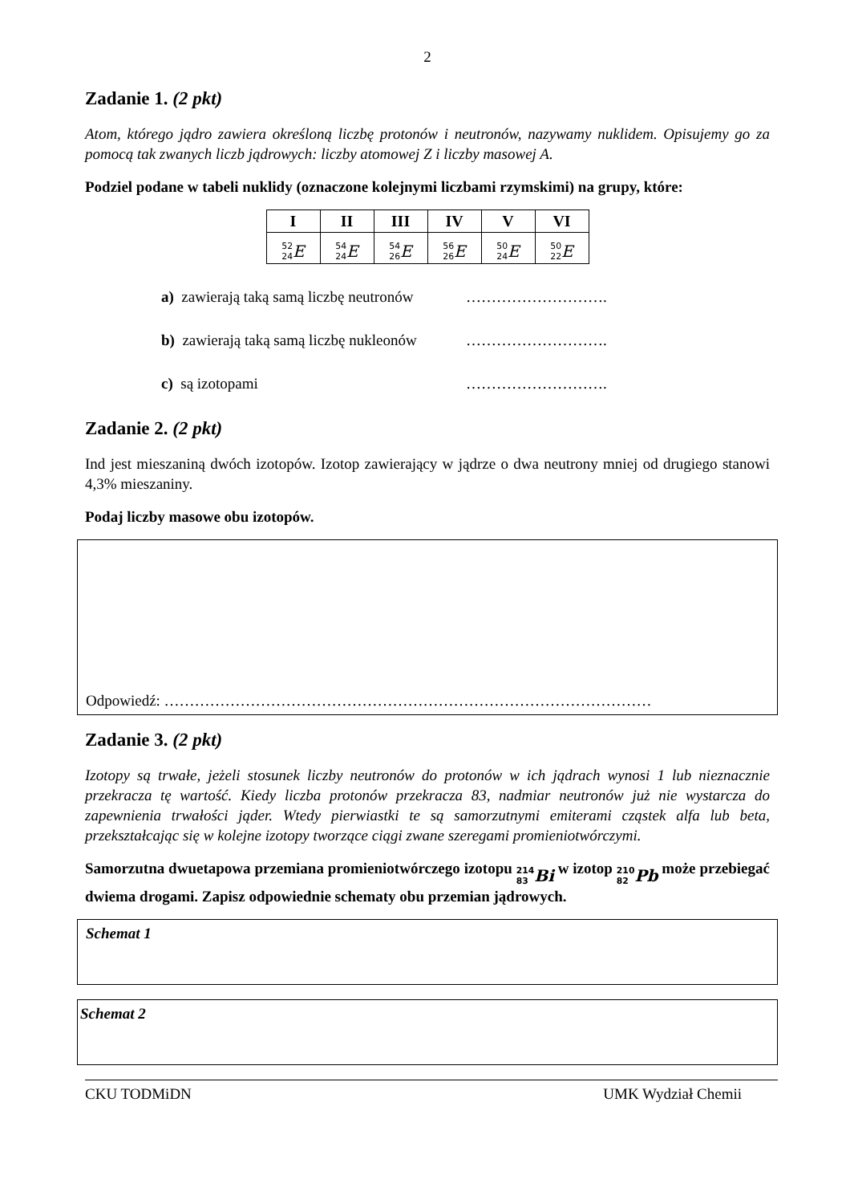2
Zadanie 1. (2 pkt)
Atom, którego jądro zawiera określoną liczbę protonów i neutronów, nazywamy nuklidem. Opisujemy go za pomocą tak zwanych liczb jądrowych: liczby atomowej Z i liczby masowej A.
Podziel podane w tabeli nuklidy (oznaczone kolejnymi liczbami rzymskimi) na grupy, które:
| I | II | III | IV | V | VI |
| --- | --- | --- | --- | --- | --- |
| <sup>52</sup> <sub>24</sub> E | <sup>54</sup> <sub>24</sub> E | <sup>54</sup> <sub>26</sub> E | <sup>56</sup> <sub>26</sub> E | <sup>50</sup> <sub>24</sub> E | <sup>50</sup> <sub>22</sub> E |
a) zawierają taką samą liczbę neutronów ……………………….
b) zawierają taką samą liczbę nukleonów ……………………….
c) są izotopami ……………………….
Zadanie 2. (2 pkt)
Ind jest mieszaniną dwóch izotopów. Izotop zawierający w jądrze o dwa neutrony mniej od drugiego stanowi 4,3% mieszaniny.
Podaj liczby masowe obu izotopów.
Odpowiedź: ……………………………………………………………………………………
Zadanie 3. (2 pkt)
Izotopy są trwałe, jeżeli stosunek liczby neutronów do protonów w ich jądrach wynosi 1 lub nieznacznie przekracza tę wartość. Kiedy liczba protonów przekracza 83, nadmiar neutronów już nie wystarcza do zapewnienia trwałości jąder. Wtedy pierwiastki te są samorzutnymi emiterami cząstek alfa lub beta, przekształcając się w kolejne izotopy tworzące ciągi zwane szeregami promieniotwórczymi.
Samorzutna dwuetapowa przemiana promieniotwórczego izotopu <sup>214</sup><sub>83</sub> Bi w izotop <sup>210</sup><sub>82</sub> Pb może przebiegać dwiema drogami. Zapisz odpowiednie schematy obu przemian jądrowych.
Schemat 1
Schemat 2
CKU TODMiDN UMK Wydział Chemii